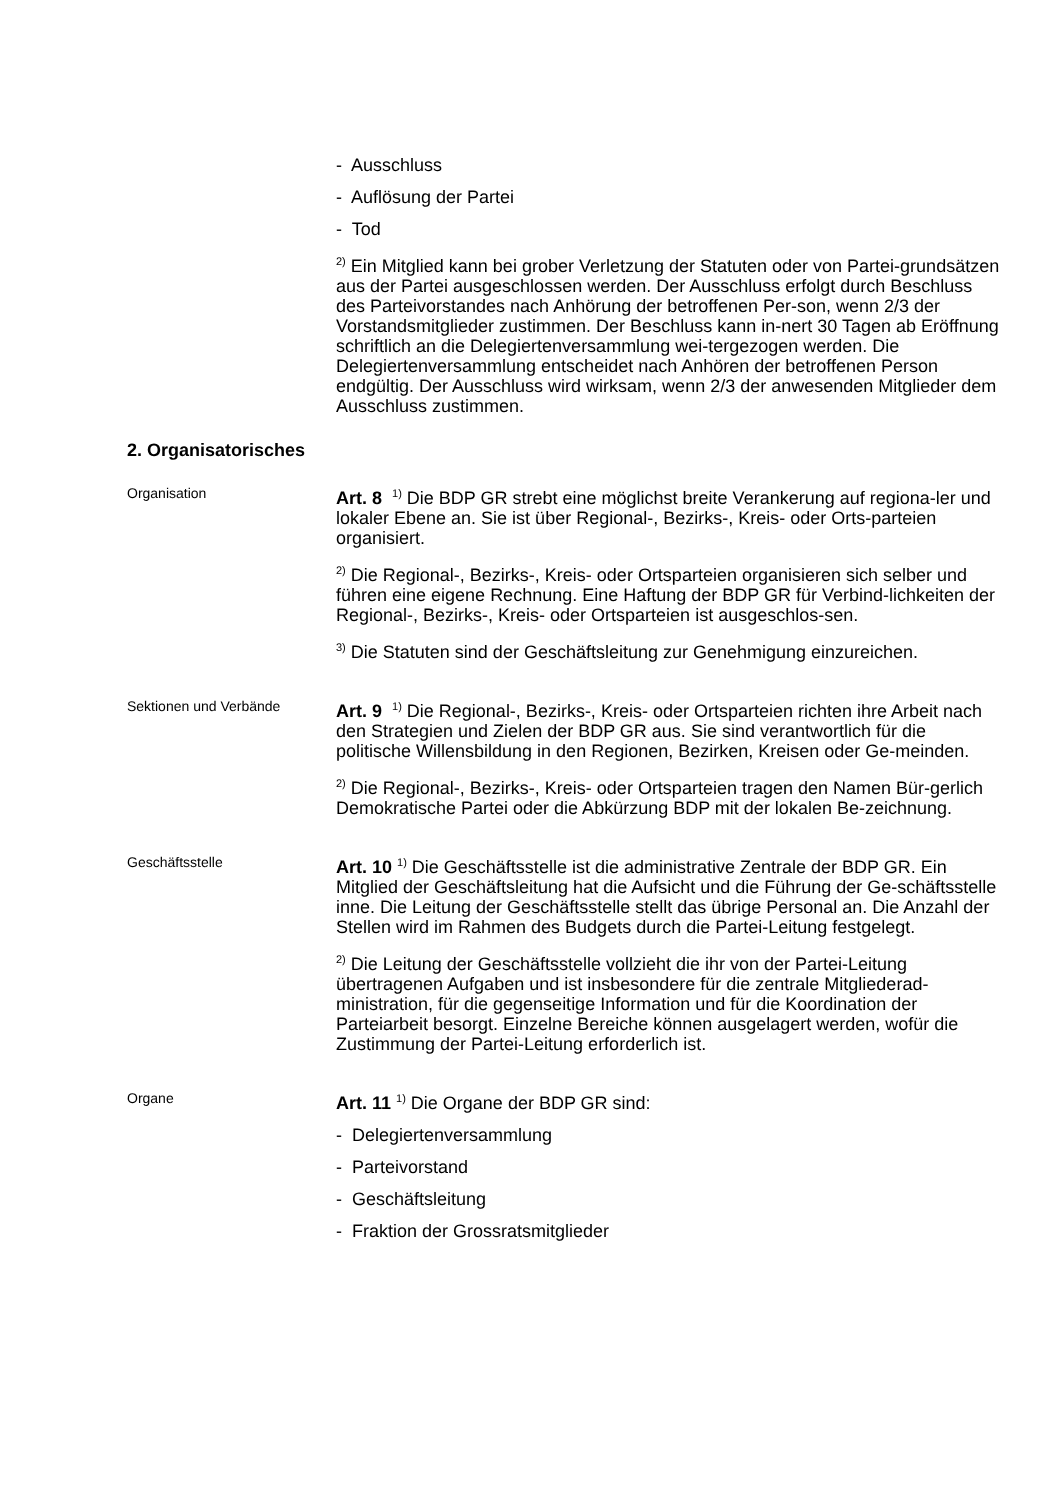- Ausschluss
- Auflösung der Partei
- Tod
<sup>2)</sup> Ein Mitglied kann bei grober Verletzung der Statuten oder von Partei-grundsätzen aus der Partei ausgeschlossen werden. Der Ausschluss erfolgt durch Beschluss des Parteivorstandes nach Anhörung der betroffenen Per-son, wenn 2/3 der Vorstandsmitglieder zustimmen. Der Beschluss kann in-nert 30 Tagen ab Eröffnung schriftlich an die Delegiertenversammlung wei-tergezogen werden. Die Delegiertenversammlung entscheidet nach Anhören der betroffenen Person endgültig. Der Ausschluss wird wirksam, wenn 2/3 der anwesenden Mitglieder dem Ausschluss zustimmen.
2. Organisatorisches
Organisation
Art. 8 <sup>1)</sup> Die BDP GR strebt eine möglichst breite Verankerung auf regiona-ler und lokaler Ebene an. Sie ist über Regional-, Bezirks-, Kreis- oder Orts-parteien organisiert.
<sup>2)</sup> Die Regional-, Bezirks-, Kreis- oder Ortsparteien organisieren sich selber und führen eine eigene Rechnung. Eine Haftung der BDP GR für Verbind-lichkeiten der Regional-, Bezirks-, Kreis- oder Ortsparteien ist ausgeschlos-sen.
<sup>3)</sup> Die Statuten sind der Geschäftsleitung zur Genehmigung einzureichen.
Sektionen und Verbände
Art. 9 <sup>1)</sup> Die Regional-, Bezirks-, Kreis- oder Ortsparteien richten ihre Arbeit nach den Strategien und Zielen der BDP GR aus. Sie sind verantwortlich für die politische Willensbildung in den Regionen, Bezirken, Kreisen oder Ge-meinden.
<sup>2)</sup> Die Regional-, Bezirks-, Kreis- oder Ortsparteien tragen den Namen Bür-gerlich Demokratische Partei oder die Abkürzung BDP mit der lokalen Be-zeichnung.
Geschäftsstelle
Art. 10 <sup>1)</sup> Die Geschäftsstelle ist die administrative Zentrale der BDP GR. Ein Mitglied der Geschäftsleitung hat die Aufsicht und die Führung der Ge-schäftsstelle inne. Die Leitung der Geschäftsstelle stellt das übrige Personal an. Die Anzahl der Stellen wird im Rahmen des Budgets durch die Partei-Leitung festgelegt.
<sup>2)</sup> Die Leitung der Geschäftsstelle vollzieht die ihr von der Partei-Leitung übertragenen Aufgaben und ist insbesondere für die zentrale Mitgliederad-ministration, für die gegenseitige Information und für die Koordination der Parteiarbeit besorgt. Einzelne Bereiche können ausgelagert werden, wofür die Zustimmung der Partei-Leitung erforderlich ist.
Organe
Art. 11 <sup>1)</sup> Die Organe der BDP GR sind:
- Delegiertenversammlung
- Parteivorstand
- Geschäftsleitung
- Fraktion der Grossratsmitglieder